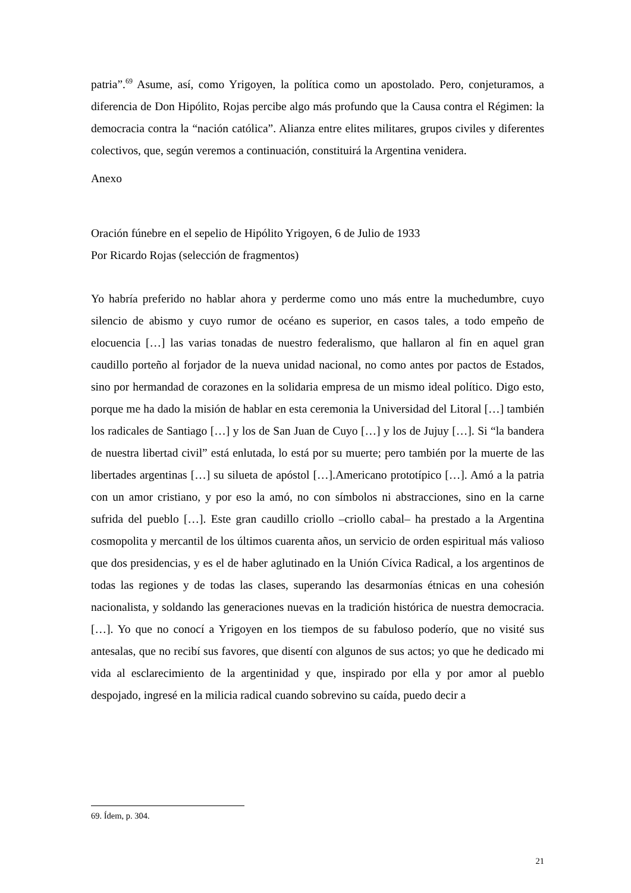patria”.<sup>69</sup> Asume, así, como Yrigoyen, la política como un apostolado. Pero, conjeturamos, a diferencia de Don Hipólito, Rojas percibe algo más profundo que la Causa contra el Régimen: la democracia contra la “nación católica”. Alianza entre elites militares, grupos civiles y diferentes colectivos, que, según veremos a continuación, constituirá la Argentina venidera.
Anexo
Oración fúnebre en el sepelio de Hipólito Yrigoyen, 6 de Julio de 1933
Por Ricardo Rojas (selección de fragmentos)
Yo habría preferido no hablar ahora y perderme como uno más entre la muchedumbre, cuyo silencio de abismo y cuyo rumor de océano es superior, en casos tales, a todo empeño de elocuencia […] las varias tonadas de nuestro federalismo, que hallaron al fin en aquel gran caudillo porteño al forjador de la nueva unidad nacional, no como antes por pactos de Estados, sino por hermandad de corazones en la solidaria empresa de un mismo ideal político. Digo esto, porque me ha dado la misión de hablar en esta ceremonia la Universidad del Litoral […] también los radicales de Santiago […] y los de San Juan de Cuyo […] y los de Jujuy […]. Si “la bandera de nuestra libertad civil” está enlutada, lo está por su muerte; pero también por la muerte de las libertades argentinas […] su silueta de apóstol […].Americano prototípico […]. Amó a la patria con un amor cristiano, y por eso la amó, no con símbolos ni abstracciones, sino en la carne sufrida del pueblo […]. Este gran caudillo criollo –criollo cabal– ha prestado a la Argentina cosmopolita y mercantil de los últimos cuarenta años, un servicio de orden espiritual más valioso que dos presidencias, y es el de haber aglutinado en la Unión Cívica Radical, a los argentinos de todas las regiones y de todas las clases, superando las desarmonías étnicas en una cohesión nacionalista, y soldando las generaciones nuevas en la tradición histórica de nuestra democracia. […]. Yo que no conocí a Yrigoyen en los tiempos de su fabuloso poderío, que no visité sus antesalas, que no recibí sus favores, que disentí con algunos de sus actos; yo que he dedicado mi vida al esclarecimiento de la argentinidad y que, inspirado por ella y por amor al pueblo despojado, ingresé en la milicia radical cuando sobrevino su caída, puedo decir a
69. Ídem, p. 304.
21